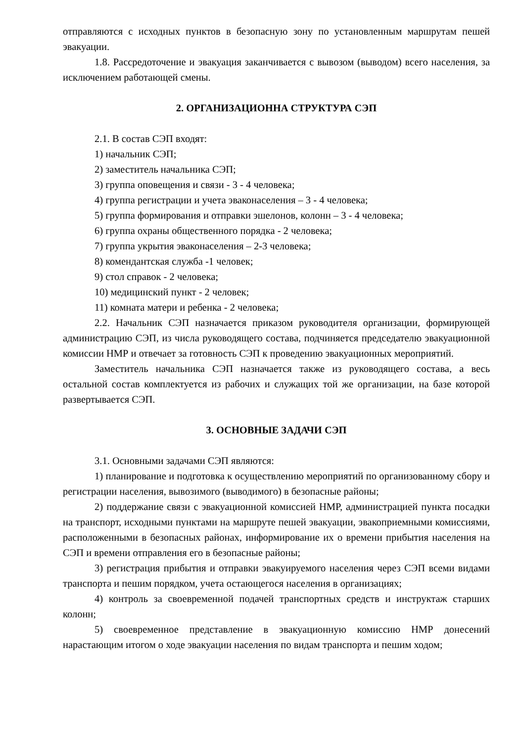отправляются с исходных пунктов в безопасную зону по установленным маршрутам пешей эвакуации.
1.8. Рассредоточение и эвакуация заканчивается с вывозом (выводом) всего населения, за исключением работающей смены.
2. ОРГАНИЗАЦИОННА СТРУКТУРА СЭП
2.1. В состав СЭП входят:
1) начальник СЭП;
2) заместитель начальника СЭП;
3) группа оповещения и связи - 3 - 4 человека;
4) группа регистрации и учета эваконаселения – 3 - 4 человека;
5) группа формирования и отправки эшелонов, колонн – 3 - 4 человека;
6) группа охраны общественного порядка - 2 человека;
7) группа укрытия эваконаселения – 2-3 человека;
8) комендантская служба -1 человек;
9) стол справок - 2 человека;
10) медицинский пункт - 2 человек;
11) комната матери и ребенка - 2 человека;
2.2. Начальник СЭП назначается приказом руководителя организации, формирующей администрацию СЭП, из числа руководящего состава, подчиняется председателю эвакуационной комиссии НМР и отвечает за готовность СЭП к проведению эвакуационных мероприятий.
Заместитель начальника СЭП назначается также из руководящего состава, а весь остальной состав комплектуется из рабочих и служащих той же организации, на базе которой развертывается СЭП.
3. ОСНОВНЫЕ ЗАДАЧИ СЭП
3.1. Основными задачами СЭП являются:
1) планирование и подготовка к осуществлению мероприятий по организованному сбору и регистрации населения, вывозимого (выводимого) в безопасные районы;
2) поддержание связи с эвакуационной комиссией НМР, администрацией пункта посадки на транспорт, исходными пунктами на маршруте пешей эвакуации, эвакоприемными комиссиями, расположенными в безопасных районах, информирование их о времени прибытия населения на СЭП и времени отправления его в безопасные районы;
3) регистрация прибытия и отправки эвакуируемого населения через СЭП всеми видами транспорта и пешим порядком, учета остающегося населения в организациях;
4) контроль за своевременной подачей транспортных средств и инструктаж старших колонн;
5) своевременное представление в эвакуационную комиссию НМР донесений нарастающим итогом о ходе эвакуации населения по видам транспорта и пешим ходом;